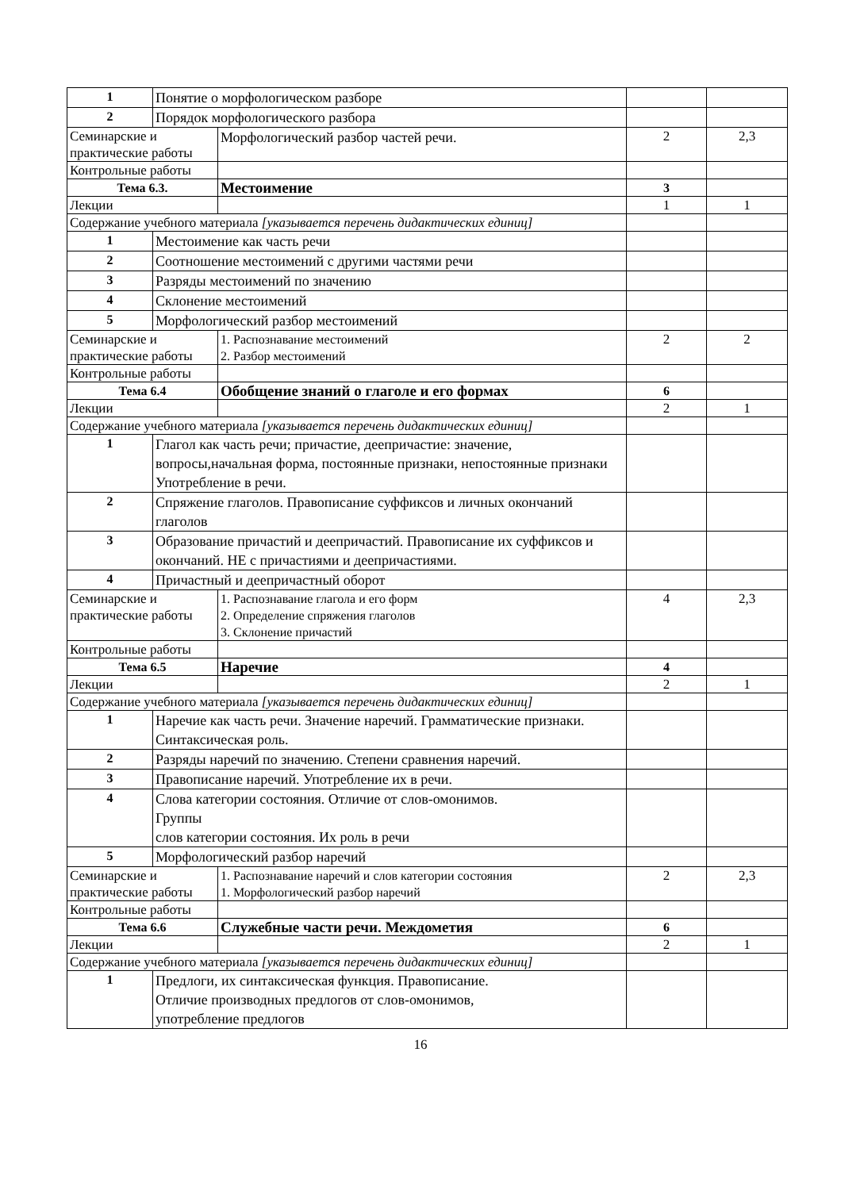| 1 | Понятие о морфологическом разборе | | | |
| 2 | Порядок морфологического разбора | | | |
| Семинарские и практические работы | | Морфологический разбор частей речи. | 2 | 2,3 |
| Контрольные работы | | | | |
| Тема 6.3. | | Местоимение | 3 | |
| Лекции | | | 1 | 1 |
| Содержание учебного материала [указывается перечень дидактических единиц] | | | | |
| 1 | Местоимение как часть речи | | | |
| 2 | Соотношение местоимений с другими частями речи | | | |
| 3 | Разряды местоимений по значению | | | |
| 4 | Склонение местоимений | | | |
| 5 | Морфологический разбор местоимений | | | |
| Семинарские и практические работы | | 1. Распознавание местоимений 2. Разбор местоимений | 2 | 2 |
| Контрольные работы | | | | |
| Тема 6.4 | | Обобщение знаний о глаголе и его формах | 6 | |
| Лекции | | | 2 | 1 |
| Содержание учебного материала [указывается перечень дидактических единиц] | | | | |
| 1 | Глагол как часть речи; причастие, деепричастие: значение, вопросы,начальная форма, постоянные признаки, непостоянные признаки Употребление в речи. | | | |
| 2 | Спряжение глаголов. Правописание суффиксов и личных окончаний глаголов | | | |
| 3 | Образование причастий и деепричастий. Правописание их суффиксов и окончаний. НЕ с причастиями и деепричастиями. | | | |
| 4 | Причастный и деепричастный оборот | | | |
| Семинарские и практические работы | | 1. Распознавание глагола и его форм 2. Определение спряжения глаголов 3. Склонение причастий | 4 | 2,3 |
| Контрольные работы | | | | |
| Тема 6.5 | | Наречие | 4 | |
| Лекции | | | 2 | 1 |
| Содержание учебного материала [указывается перечень дидактических единиц] | | | | |
| 1 | Наречие как часть речи. Значение наречий. Грамматические признаки. Синтаксическая роль. | | | |
| 2 | Разряды наречий по значению. Степени сравнения наречий. | | | |
| 3 | Правописание наречий. Употребление их в речи. | | | |
| 4 | Слова категории состояния. Отличие от слов-омонимов. Группы слов категории состояния. Их роль в речи | | | |
| 5 | Морфологический разбор наречий | | | |
| Семинарские и практические работы | | 1. Распознавание наречий и слов категории состояния 1. Морфологический разбор наречий | 2 | 2,3 |
| Контрольные работы | | | | |
| Тема 6.6 | | Служебные части речи. Междометия | 6 | |
| Лекции | | | 2 | 1 |
| Содержание учебного материала [указывается перечень дидактических единиц] | | | | |
| 1 | Предлоги, их синтаксическая функция. Правописание. Отличие производных предлогов от слов-омонимов, употребление предлогов | | | |
16